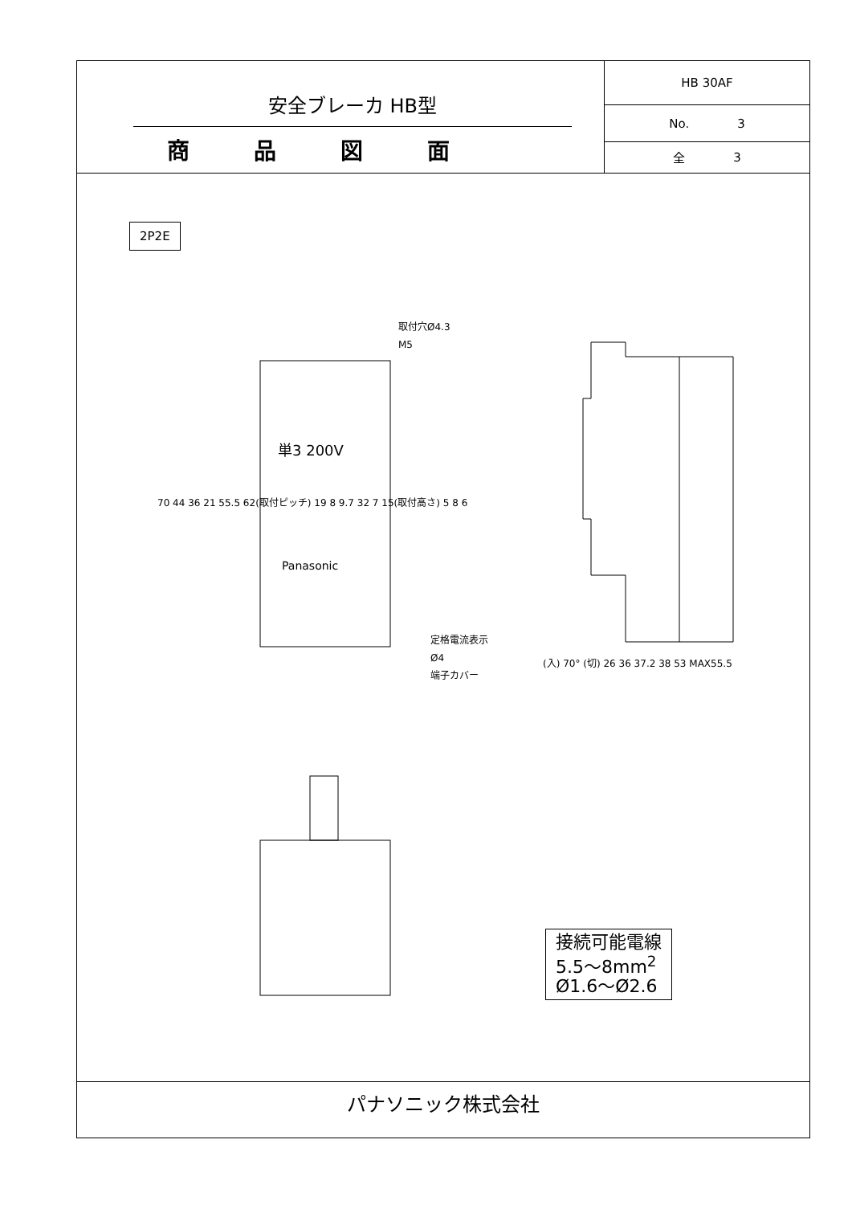安全ブレーカ HB型
商品図面
HB 30AF
No. 3
全 3
2P2E
単3 200V
Panasonic
取付穴Ø4.3
M5
定格電流表示
Ø4
端子カバー
70 44 36 21 55.5 62(取付ピッチ) 19 8 9.7 32 7 15(取付高さ) 5 8 6
(入) 70° (切) 26 36 37.2 38 53 MAX55.5
接続可能電線
5.5〜8mm<sup>2</sup>
Ø1.6〜Ø2.6
パナソニック株式会社